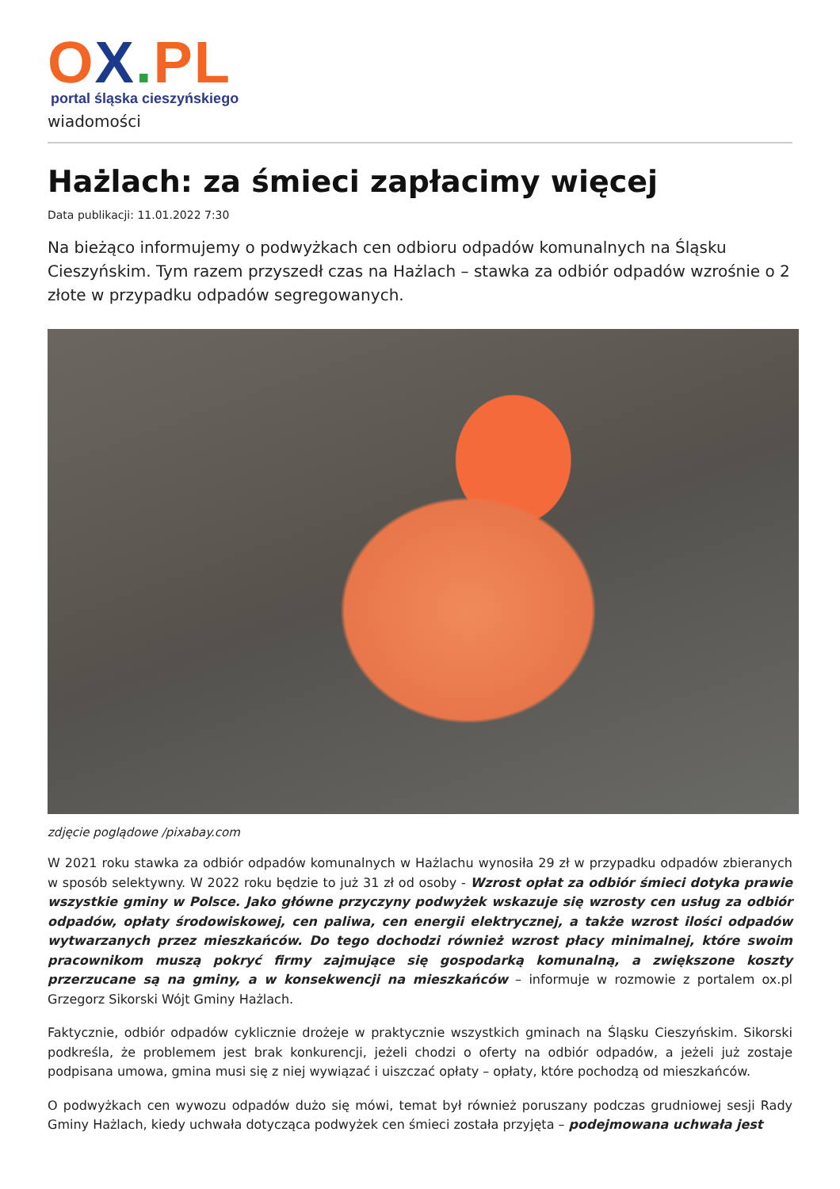OX. PL
portal śląska cieszyńskiego
wiadomości
Hażlach: za śmieci zapłacimy więcej
Data publikacji: 11.01.2022 7:30
Na bieżąco informujemy o podwyżkach cen odbioru odpadów komunalnych na Śląsku Cieszyńskim. Tym razem przyszedł czas na Hażlach – stawka za odbiór odpadów wzrośnie o 2 złote w przypadku odpadów segregowanych.
zdjęcie poglądowe /pixabay.com
W 2021 roku stawka za odbiór odpadów komunalnych w Hażlachu wynosiła 29 zł w przypadku odpadów zbieranych w sposób selektywny. W 2022 roku będzie to już 31 zł od osoby - Wzrost opłat za odbiór śmieci dotyka prawie wszystkie gminy w Polsce. Jako główne przyczyny podwyżek wskazuje się wzrosty cen usług za odbiór odpadów, opłaty środowiskowej, cen paliwa, cen energii elektrycznej, a także wzrost ilości odpadów wytwarzanych przez mieszkańców. Do tego dochodzi również wzrost płacy minimalnej, które swoim pracownikom muszą pokryć firmy zajmujące się gospodarką komunalną, a zwiększone koszty przerzucane są na gminy, a w konsekwencji na mieszkańców – informuje w rozmowie z portalem ox.pl Grzegorz Sikorski Wójt Gminy Hażlach.
Faktycznie, odbiór odpadów cyklicznie drożeje w praktycznie wszystkich gminach na Śląsku Cieszyńskim. Sikorski podkreśla, że problemem jest brak konkurencji, jeżeli chodzi o oferty na odbiór odpadów, a jeżeli już zostaje podpisana umowa, gmina musi się z niej wywiązać i uiszczać opłaty – opłaty, które pochodzą od mieszkańców.
O podwyżkach cen wywozu odpadów dużo się mówi, temat był również poruszany podczas grudniowej sesji Rady Gminy Hażlach, kiedy uchwała dotycząca podwyżek cen śmieci została przyjęta – podejmowana uchwała jest